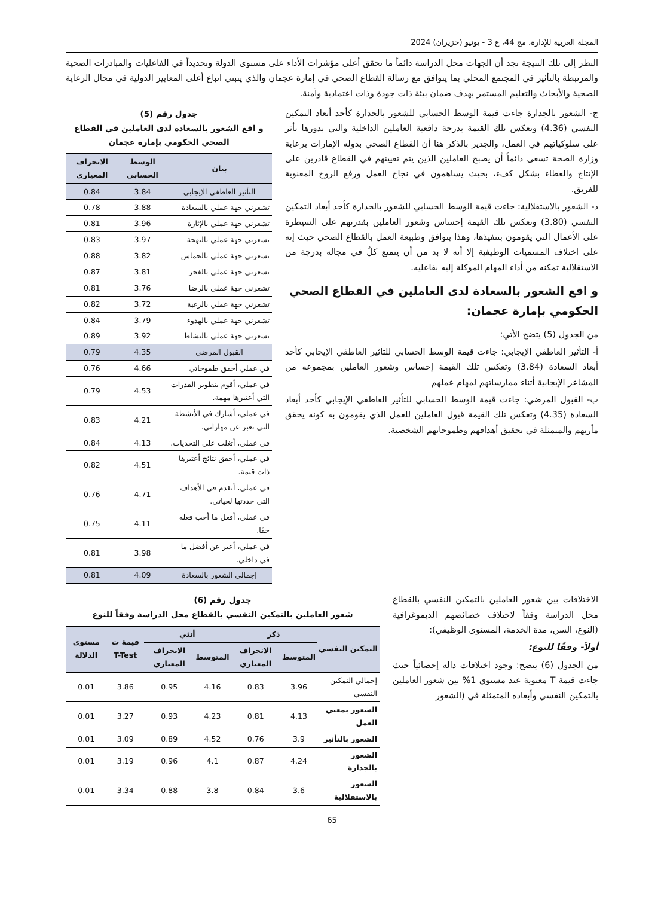المجلة العربية للإدارة، مج 44، ع 3 - يونيو (حزيران) 2024
النظر إلى تلك النتيجة نجد أن الجهات محل الدراسة دائماً ما تحقق أعلى مؤشرات الأداء على مستوى الدولة وتحديداً في الفاعليات والمبادرات الصحية والمرتبطة بالتأثير في المجتمع المحلي بما يتوافق مع رسالة القطاع الصحي في إمارة عجمان والذي يتبني اتباع أعلى المعايير الدولية في مجال الرعاية الصحية والأبحاث والتعليم المستمر بهدف ضمان بيئة ذات جودة وذات اعتمادية وآمنة.
ج- الشعور بالجدارة جاءت قيمة الوسط الحسابي للشعور بالجدارة كأحد أبعاد التمكين النفسي (4.36) وتعكس تلك القيمة بدرجة دافعية العاملين الداخلية والتي بدورها تأثر على سلوكياتهم في العمل، والجدير بالذكر هنا أن القطاع الصحي بدوله الإمارات برعاية وزارة الصحة تسعى دائماً أن يصبح العاملين الذين يتم تعيينهم في القطاع قادرين على الإنتاج والعطاء بشكل كفء، بحيث يساهمون في نجاح العمل ورفع الروح المعنوية للفريق.
د- الشعور بالاستقلالية: جاءت قيمة الوسط الحسابي للشعور بالجدارة كأحد أبعاد التمكين النفسي (3.80) وتعكس تلك القيمة إحساس وشعور العاملين بقدرتهم على السيطرة على الأعمال التي يقومون بتنفيذها، وهذا يتوافق وطبيعة العمل بالقطاع الصحي حيث إنه على اختلاف المسميات الوظيفية إلا أنه لا بد من أن يتمتع كلُ في مجاله بدرجة من الاستقلالية تمكنه من أداء المهام الموكلة إليه بفاعليه.
و اقع الشعور بالسعادة لدى العاملين في القطاع الصحي الحكومي بإمارة عجمان:
من الجدول (5) يتضح الأتي:
أ- التأثير العاطفي الإيجابي: جاءت قيمة الوسط الحسابي للتأثير العاطفي الإيجابي كأحد أبعاد السعادة (3.84) وتعكس تلك القيمة إحساس وشعور العاملين بمجموعه من المشاعر الإيجابية أثناء ممارساتهم لمهام عملهم
ب- القبول المرضي: جاءت قيمة الوسط الحسابي للتأثير العاطفي الإيجابي كأحد أبعاد السعادة (4.35) وتعكس تلك القيمة قبول العاملين للعمل الذي يقومون به كونه يحقق مأربهم والمتمثلة في تحقيق أهدافهم وطموحاتهم الشخصية.
جدول رقم (5)
و اقع الشعور بالسعادة لدى العاملين في القطاع الصحي الحكومي بإمارة عجمان
| بيان | الوسط الحسابي | الانحراف المعياري |
| --- | --- | --- |
| التأثير العاطفي الإيجابي | 3.84 | 0.84 |
| تشعرني جهة عملي بالسعادة | 3.88 | 0.78 |
| تشعرني جهة عملي بالإثارة | 3.96 | 0.81 |
| تشعرني جهة عملي بالبهجة | 3.97 | 0.83 |
| تشعرني جهة عملي بالحماس | 3.82 | 0.88 |
| تشعرني جهة عملي بالفخر | 3.81 | 0.87 |
| تشعرني جهة عملي بالرضا | 3.76 | 0.81 |
| تشعرني جهة عملي بالرغبة | 3.72 | 0.82 |
| تشعرني جهة عملي بالهدوء | 3.79 | 0.84 |
| تشعرني جهة عملي بالنشاط | 3.92 | 0.89 |
| القبول المرضي | 4.35 | 0.79 |
| في عملي أحقق طموحاتي | 4.66 | 0.76 |
| في عملي، أقوم بتطوير القدرات التي أعتبرها مهمة. | 4.53 | 0.79 |
| في عملي، أشارك في الأنشطة التي تعبر عن مهاراتي. | 4.21 | 0.83 |
| في عملي، أتغلب على التحديات. | 4.13 | 0.84 |
| في عملي، أحقق نتائج أعتبرها ذات قيمة. | 4.51 | 0.82 |
| في عملي، أتقدم في الأهداف التي حددتها لحياتي. | 4.71 | 0.76 |
| في عملي، أفعل ما أحب فعله حقًا. | 4.11 | 0.75 |
| في عملي، أعبر عن أفضل ما في داخلي. | 3.98 | 0.81 |
| إجمالي الشعور بالسعادة | 4.09 | 0.81 |
الاختلافات بين شعور العاملين بالتمكين النفسي بالقطاع محل الدراسة وفقاً لاختلاف خصائصهم الديموغرافية (النوع، السن، مدة الخدمة، المستوى الوظيفي):
أولاً- وفقًا للنوع:
من الجدول (6) يتضح: وجود اختلافات داله إحصائياً حيث جاءت قيمة T معنوية عند مستوي 1% بين شعور العاملين بالتمكين النفسي وأبعاده المتمثلة في (الشعور
جدول رقم (6)
شعور العاملين بالتمكين النفسي بالقطاع محل الدراسة وفقاً للنوع
| التمكين النفسي | ذكر | | أنثي | | قيمة ت T-Test | مستوى الدلالة |
| --- | --- | --- | --- | --- | --- | --- |
| | المتوسط | الانحراف المعياري | المتوسط | الانحراف المعياري | | |
| إجمالي التمكين النفسي | 3.96 | 0.83 | 4.16 | 0.95 | 3.86 | 0.01 |
| الشعور بمعني العمل | 4.13 | 0.81 | 4.23 | 0.93 | 3.27 | 0.01 |
| الشعور بالتأثير | 3.9 | 0.76 | 4.52 | 0.89 | 3.09 | 0.01 |
| الشعور بالجدارة | 4.24 | 0.87 | 4.1 | 0.96 | 3.19 | 0.01 |
| الشعور بالاستقلالية | 3.6 | 0.84 | 3.8 | 0.88 | 3.34 | 0.01 |
65